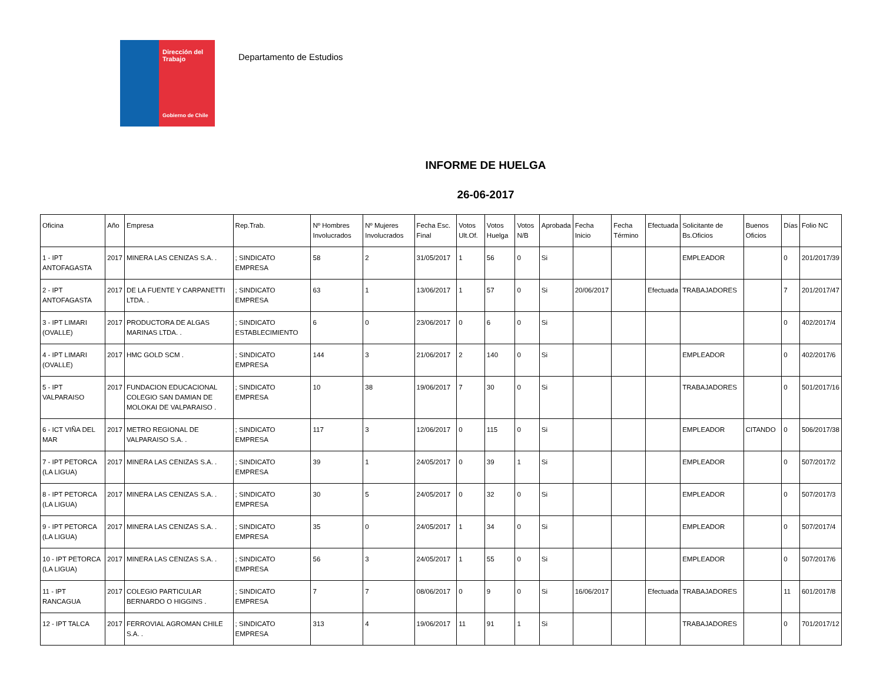Dirección del Trabajo
Gobierno de Chile
Departamento de Estudios
INFORME DE HUELGA
26-06-2017
| Oficina | Año | Empresa | Rep.Trab. | Nº Hombres Involucrados | Nº Mujeres Involucrados | Fecha Esc. Final | Votos Ult.Of. | Votos Huelga | Votos N/B | Aprobada | Fecha Inicio | Fecha Término | Efectuada | Solicitante de Bs.Oficios | Buenos Oficios | Días | Folio NC |
| --- | --- | --- | --- | --- | --- | --- | --- | --- | --- | --- | --- | --- | --- | --- | --- | --- | --- |
| 1 - IPT ANTOFAGASTA | 2017 | MINERA LAS CENIZAS S.A. . | ; SINDICATO EMPRESA | 58 | 2 | 31/05/2017 | 1 | 56 | 0 | Si | | | | EMPLEADOR | | 0 | 201/2017/39 |
| 2 - IPT ANTOFAGASTA | 2017 | DE LA FUENTE Y CARPANETTI LTDA. . | ; SINDICATO EMPRESA | 63 | 1 | 13/06/2017 | 1 | 57 | 0 | Si | 20/06/2017 | | Efectuada | TRABAJADORES | | 7 | 201/2017/47 |
| 3 - IPT LIMARI (OVALLE) | 2017 | PRODUCTORA DE ALGAS MARINAS LTDA. . | ; SINDICATO ESTABLECIMIENTO | 6 | 0 | 23/06/2017 | 0 | 6 | 0 | Si | | | | | | 0 | 402/2017/4 |
| 4 - IPT LIMARI (OVALLE) | 2017 | HMC GOLD SCM . | ; SINDICATO EMPRESA | 144 | 3 | 21/06/2017 | 2 | 140 | 0 | Si | | | | EMPLEADOR | | 0 | 402/2017/6 |
| 5 - IPT VALPARAISO | 2017 | FUNDACION EDUCACIONAL COLEGIO SAN DAMIAN DE MOLOKAI DE VALPARAISO . | ; SINDICATO EMPRESA | 10 | 38 | 19/06/2017 | 7 | 30 | 0 | Si | | | | TRABAJADORES | | 0 | 501/2017/16 |
| 6 - ICT VIÑA DEL MAR | 2017 | METRO REGIONAL DE VALPARAISO S.A. . | ; SINDICATO EMPRESA | 117 | 3 | 12/06/2017 | 0 | 115 | 0 | Si | | | | EMPLEADOR | CITANDO | 0 | 506/2017/38 |
| 7 - IPT PETORCA (LA LIGUA) | 2017 | MINERA LAS CENIZAS S.A. . | ; SINDICATO EMPRESA | 39 | 1 | 24/05/2017 | 0 | 39 | 1 | Si | | | | EMPLEADOR | | 0 | 507/2017/2 |
| 8 - IPT PETORCA (LA LIGUA) | 2017 | MINERA LAS CENIZAS S.A. . | ; SINDICATO EMPRESA | 30 | 5 | 24/05/2017 | 0 | 32 | 0 | Si | | | | EMPLEADOR | | 0 | 507/2017/3 |
| 9 - IPT PETORCA (LA LIGUA) | 2017 | MINERA LAS CENIZAS S.A. . | ; SINDICATO EMPRESA | 35 | 0 | 24/05/2017 | 1 | 34 | 0 | Si | | | | EMPLEADOR | | 0 | 507/2017/4 |
| 10 - IPT PETORCA (LA LIGUA) | 2017 | MINERA LAS CENIZAS S.A. . | ; SINDICATO EMPRESA | 56 | 3 | 24/05/2017 | 1 | 55 | 0 | Si | | | | EMPLEADOR | | 0 | 507/2017/6 |
| 11 - IPT RANCAGUA | 2017 | COLEGIO PARTICULAR BERNARDO O HIGGINS . | ; SINDICATO EMPRESA | 7 | 7 | 08/06/2017 | 0 | 9 | 0 | Si | 16/06/2017 | | Efectuada | TRABAJADORES | | 11 | 601/2017/8 |
| 12 - IPT TALCA | 2017 | FERROVIAL AGROMAN CHILE S.A. . | ; SINDICATO EMPRESA | 313 | 4 | 19/06/2017 | 11 | 91 | 1 | Si | | | | TRABAJADORES | | 0 | 701/2017/12 |